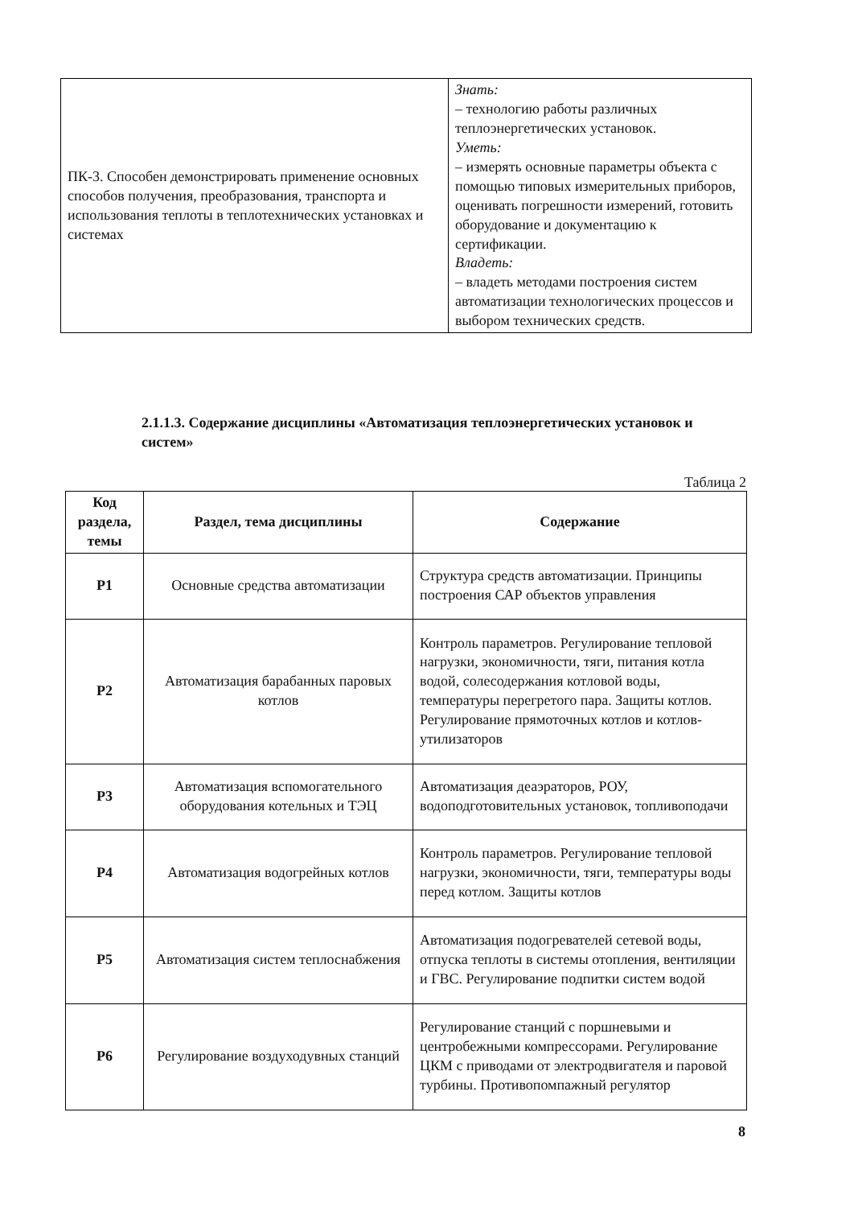| ПК-3. Способен демонстрировать применение основных способов получения, преобразования, транспорта и использования теплоты в теплотехнических установках и системах | Знать: – технологию работы различных теплоэнергетических установок. Уметь: – измерять основные параметры объекта с помощью типовых измерительных приборов, оценивать погрешности измерений, готовить оборудование и документацию к сертификации. Владеть: – владеть методами построения систем автоматизации технологических процессов и выбором технических средств. |
2.1.1.3. Содержание дисциплины «Автоматизация теплоэнергетических установок и систем»
Таблица 2
| Код раздела, темы | Раздел, тема дисциплины | Содержание |
| --- | --- | --- |
| Р1 | Основные средства автоматизации | Структура средств автоматизации. Принципы построения САР объектов управления |
| Р2 | Автоматизация барабанных паровых котлов | Контроль параметров. Регулирование тепловой нагрузки, экономичности, тяги, питания котла водой, солесодержания котловой воды, температуры перегретого пара. Защиты котлов. Регулирование прямоточных котлов и котлов-утилизаторов |
| Р3 | Автоматизация вспомогательного оборудования котельных и ТЭЦ | Автоматизация деаэраторов, РОУ, водоподготовительных установок, топливоподачи |
| Р4 | Автоматизация водогрейных котлов | Контроль параметров. Регулирование тепловой нагрузки, экономичности, тяги, температуры воды перед котлом. Защиты котлов |
| Р5 | Автоматизация систем теплоснабжения | Автоматизация подогревателей сетевой воды, отпуска теплоты в системы отопления, вентиляции и ГВС. Регулирование подпитки систем водой |
| Р6 | Регулирование воздуходувных станций | Регулирование станций с поршневыми и центробежными компрессорами. Регулирование ЦКМ с приводами от электродвигателя и паровой турбины. Противопомпажный регулятор |
8